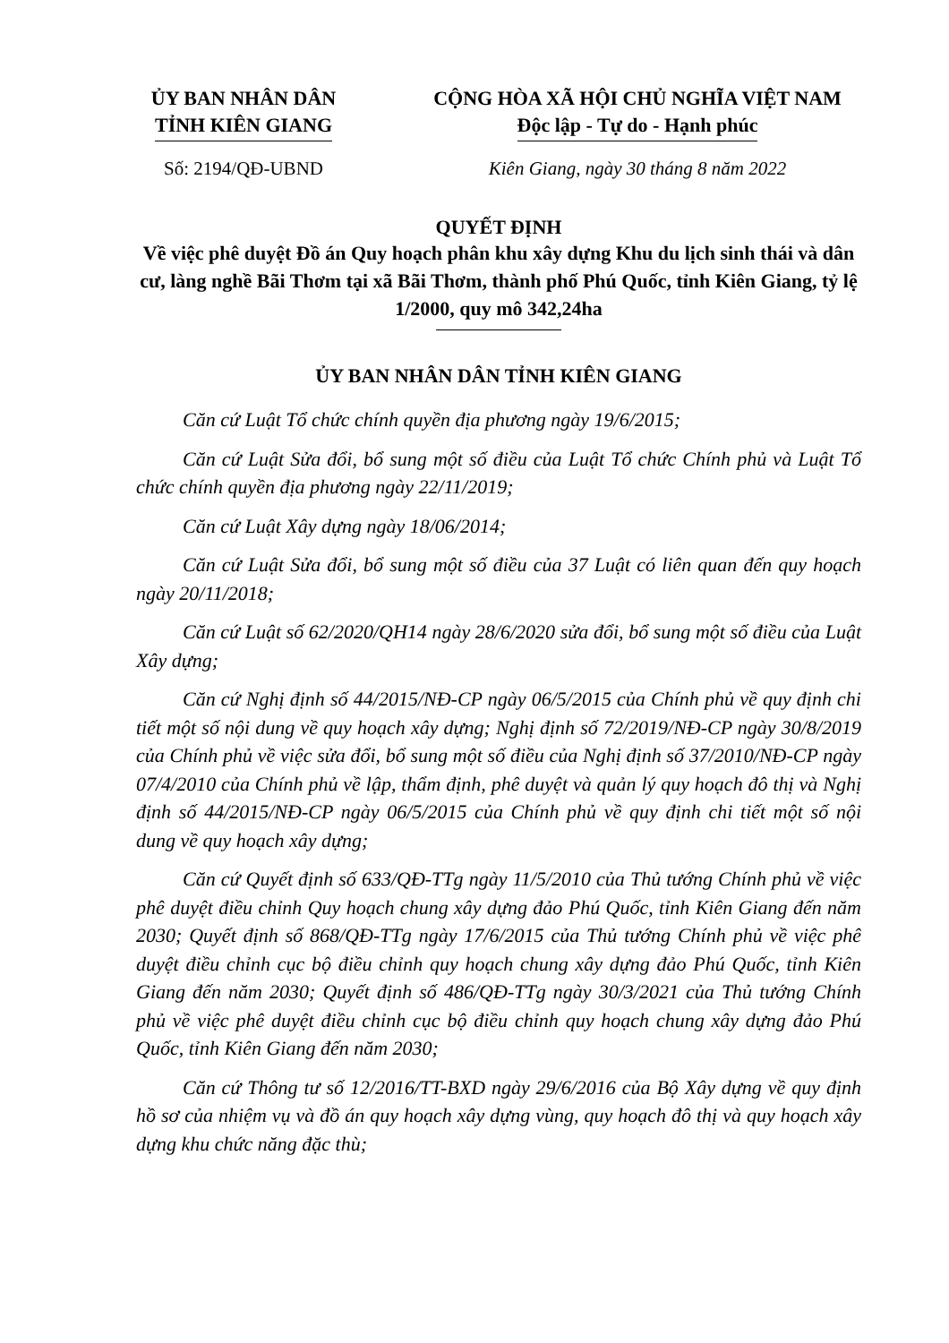ỦY BAN NHÂN DÂN
TỈNH KIÊN GIANG
CỘNG HÒA XÃ HỘI CHỦ NGHĨA VIỆT NAM
Độc lập - Tự do - Hạnh phúc
Số: 2194/QĐ-UBND Kiên Giang, ngày 30 tháng 8 năm 2022
QUYẾT ĐỊNH
Về việc phê duyệt Đồ án Quy hoạch phân khu xây dựng Khu du lịch sinh thái và dân cư, làng nghề Bãi Thơm tại xã Bãi Thơm, thành phố Phú Quốc, tỉnh Kiên Giang, tỷ lệ 1/2000, quy mô 342,24ha
ỦY BAN NHÂN DÂN TỈNH KIÊN GIANG
Căn cứ Luật Tổ chức chính quyền địa phương ngày 19/6/2015;
Căn cứ Luật Sửa đổi, bổ sung một số điều của Luật Tổ chức Chính phủ và Luật Tổ chức chính quyền địa phương ngày 22/11/2019;
Căn cứ Luật Xây dựng ngày 18/06/2014;
Căn cứ Luật Sửa đổi, bổ sung một số điều của 37 Luật có liên quan đến quy hoạch ngày 20/11/2018;
Căn cứ Luật số 62/2020/QH14 ngày 28/6/2020 sửa đổi, bổ sung một số điều của Luật Xây dựng;
Căn cứ Nghị định số 44/2015/NĐ-CP ngày 06/5/2015 của Chính phủ về quy định chi tiết một số nội dung về quy hoạch xây dựng; Nghị định số 72/2019/NĐ-CP ngày 30/8/2019 của Chính phủ về việc sửa đổi, bổ sung một số điều của Nghị định số 37/2010/NĐ-CP ngày 07/4/2010 của Chính phủ về lập, thẩm định, phê duyệt và quản lý quy hoạch đô thị và Nghị định số 44/2015/NĐ-CP ngày 06/5/2015 của Chính phủ về quy định chi tiết một số nội dung về quy hoạch xây dựng;
Căn cứ Quyết định số 633/QĐ-TTg ngày 11/5/2010 của Thủ tướng Chính phủ về việc phê duyệt điều chỉnh Quy hoạch chung xây dựng đảo Phú Quốc, tỉnh Kiên Giang đến năm 2030; Quyết định số 868/QĐ-TTg ngày 17/6/2015 của Thủ tướng Chính phủ về việc phê duyệt điều chỉnh cục bộ điều chỉnh quy hoạch chung xây dựng đảo Phú Quốc, tỉnh Kiên Giang đến năm 2030; Quyết định số 486/QĐ-TTg ngày 30/3/2021 của Thủ tướng Chính phủ về việc phê duyệt điều chỉnh cục bộ điều chỉnh quy hoạch chung xây dựng đảo Phú Quốc, tỉnh Kiên Giang đến năm 2030;
Căn cứ Thông tư số 12/2016/TT-BXD ngày 29/6/2016 của Bộ Xây dựng về quy định hồ sơ của nhiệm vụ và đồ án quy hoạch xây dựng vùng, quy hoạch đô thị và quy hoạch xây dựng khu chức năng đặc thù;